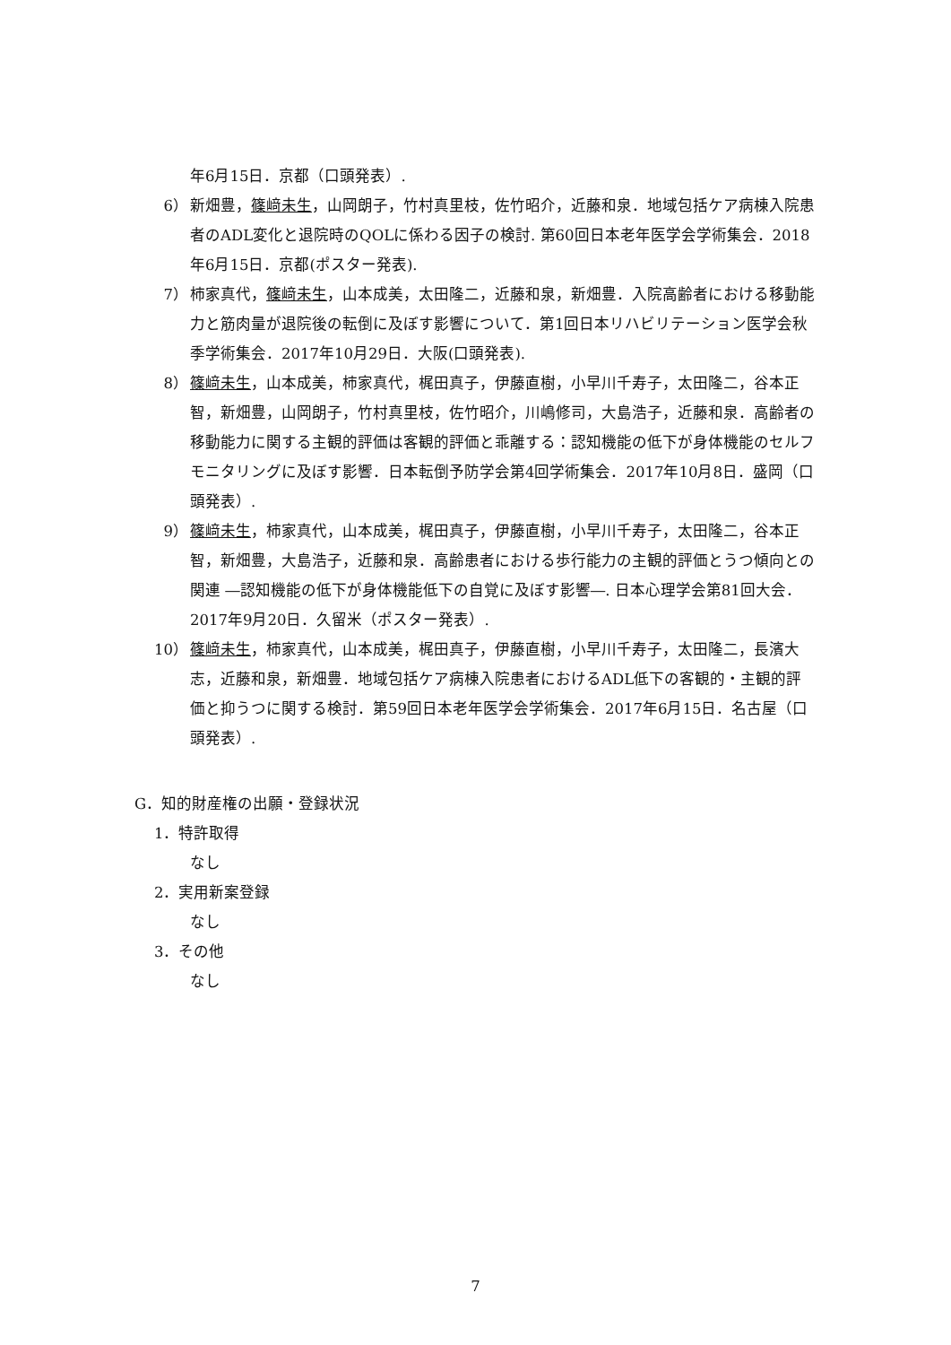年6月15日．京都（口頭発表）.
6） 新畑豊，篠﨑未生，山岡朗子，竹村真里枝，佐竹昭介，近藤和泉．地域包括ケア病棟入院患者のADL変化と退院時のQOLに係わる因子の検討. 第60回日本老年医学会学術集会．2018年6月15日．京都(ポスター発表).
7） 柿家真代，篠﨑未生，山本成美，太田隆二，近藤和泉，新畑豊．入院高齢者における移動能力と筋肉量が退院後の転倒に及ぼす影響について．第1回日本リハビリテーション医学会秋季学術集会．2017年10月29日．大阪(口頭発表).
8） 篠﨑未生，山本成美，柿家真代，梶田真子，伊藤直樹，小早川千寿子，太田隆二，谷本正智，新畑豊，山岡朗子，竹村真里枝，佐竹昭介，川嶋修司，大島浩子，近藤和泉．高齢者の移動能力に関する主観的評価は客観的評価と乖離する：認知機能の低下が身体機能のセルフモニタリングに及ぼす影響．日本転倒予防学会第4回学術集会．2017年10月8日．盛岡（口頭発表）.
9） 篠﨑未生，柿家真代，山本成美，梶田真子，伊藤直樹，小早川千寿子，太田隆二，谷本正智，新畑豊，大島浩子，近藤和泉．高齢患者における歩行能力の主観的評価とうつ傾向との関連 ―認知機能の低下が身体機能低下の自覚に及ぼす影響―. 日本心理学会第81回大会．2017年9月20日．久留米（ポスター発表）.
10） 篠﨑未生，柿家真代，山本成美，梶田真子，伊藤直樹，小早川千寿子，太田隆二，長濱大志，近藤和泉，新畑豊．地域包括ケア病棟入院患者におけるADL低下の客観的・主観的評価と抑うつに関する検討．第59回日本老年医学会学術集会．2017年6月15日．名古屋（口頭発表）.
G．知的財産権の出願・登録状況
1．特許取得
なし
2．実用新案登録
なし
3．その他
なし
7